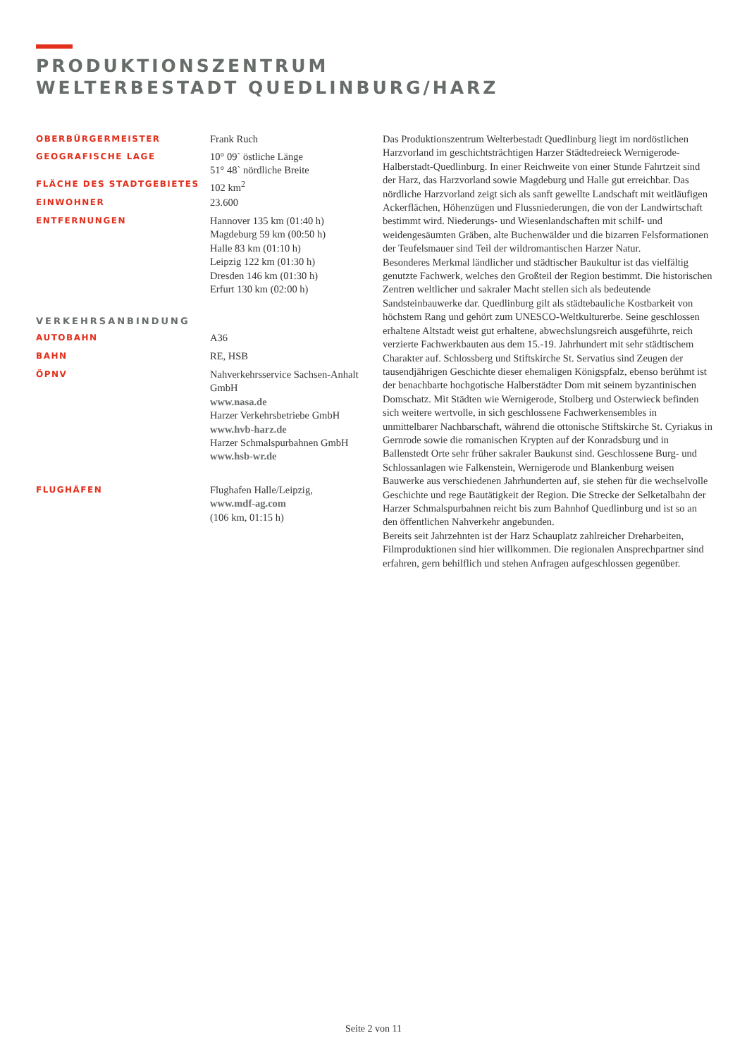PRODUKTIONSZENTRUM
WELTERBESTADT QUEDLINBURG/HARZ
OBERBÜRGERMEISTER
Frank Ruch
GEOGRAFISCHE LAGE
10° 09` östliche Länge
51° 48` nördliche Breite
FLÄCHE DES STADTGEBIETES
102 km<sup>2</sup>
EINWOHNER
23.600
ENTFERNUNGEN
Hannover 135 km (01:40 h)
Magdeburg 59 km (00:50 h)
Halle 83 km (01:10 h)
Leipzig 122 km (01:30 h)
Dresden 146 km (01:30 h)
Erfurt 130 km (02:00 h)
VERKEHRSANBINDUNG
AUTOBAHN
A36
BAHN
RE, HSB
ÖPNV
Nahverkehrsservice Sachsen-Anhalt GmbH
www.nasa.de
Harzer Verkehrsbetriebe GmbH
www.hvb-harz.de
Harzer Schmalspurbahnen GmbH
www.hsb-wr.de
FLUGHÄFEN
Flughafen Halle/Leipzig,
www.mdf-ag.com
(106 km, 01:15 h)
Das Produktionszentrum Welterbestadt Quedlinburg liegt im nordöstlichen Harzvorland im geschichtsträchtigen Harzer Städtedreieck Wernigerode-Halberstadt-Quedlinburg. In einer Reichweite von einer Stunde Fahrtzeit sind der Harz, das Harzvorland sowie Magdeburg und Halle gut erreichbar. Das nördliche Harzvorland zeigt sich als sanft gewellte Landschaft mit weitläufigen Ackerflächen, Höhenzügen und Flussniederungen, die von der Landwirtschaft bestimmt wird. Niederungs- und Wiesenlandschaften mit schilf- und weidengesäumten Gräben, alte Buchenwälder und die bizarren Felsformationen der Teufelsmauer sind Teil der wildromantischen Harzer Natur.
Besonderes Merkmal ländlicher und städtischer Baukultur ist das vielfältig genutzte Fachwerk, welches den Großteil der Region bestimmt. Die historischen Zentren weltlicher und sakraler Macht stellen sich als bedeutende Sandsteinbauwerke dar. Quedlinburg gilt als städtebauliche Kostbarkeit von höchstem Rang und gehört zum UNESCO-Weltkulturerbe. Seine geschlossen erhaltene Altstadt weist gut erhaltene, abwechslungsreich ausgeführte, reich verzierte Fachwerkbauten aus dem 15.-19. Jahrhundert mit sehr städtischem Charakter auf. Schlossberg und Stiftskirche St. Servatius sind Zeugen der tausendjährigen Geschichte dieser ehemaligen Königspfalz, ebenso berühmt ist der benachbarte hochgotische Halberstädter Dom mit seinem byzantinischen Domschatz. Mit Städten wie Wernigerode, Stolberg und Osterwieck befinden sich weitere wertvolle, in sich geschlossene Fachwerkensembles in unmittelbarer Nachbarschaft, während die ottonische Stiftskirche St. Cyriakus in Gernrode sowie die romanischen Krypten auf der Konradsburg und in Ballenstedt Orte sehr früher sakraler Baukunst sind. Geschlossene Burg- und Schlossanlagen wie Falkenstein, Wernigerode und Blankenburg weisen Bauwerke aus verschiedenen Jahrhunderten auf, sie stehen für die wechselvolle Geschichte und rege Bautätigkeit der Region. Die Strecke der Selketalbahn der Harzer Schmalspurbahnen reicht bis zum Bahnhof Quedlinburg und ist so an den öffentlichen Nahverkehr angebunden.
Bereits seit Jahrzehnten ist der Harz Schauplatz zahlreicher Dreharbeiten, Filmproduktionen sind hier willkommen. Die regionalen Ansprechpartner sind erfahren, gern behilflich und stehen Anfragen aufgeschlossen gegenüber.
Seite 2 von 11